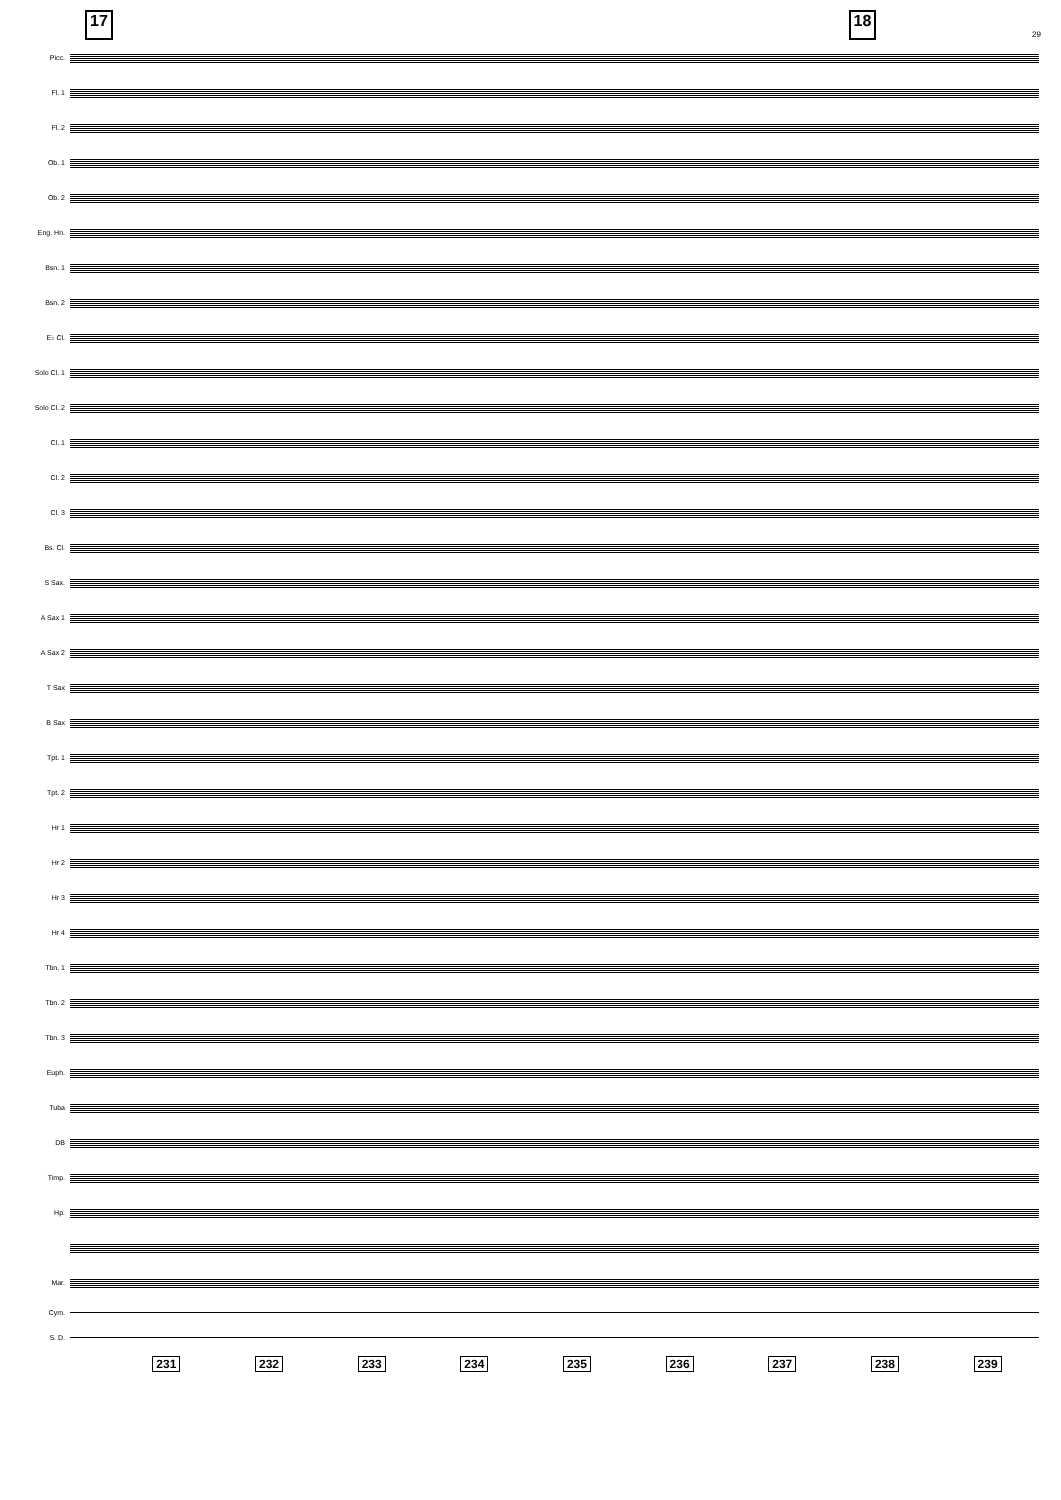17 18 29
Picc.
Fl. 1
Fl. 2
Ob. 1
Ob. 2
Eng. Hn.
Bsn. 1
Bsn. 2
E♭ Cl.
Solo Cl. 1
Solo Cl. 2
Cl. 1
Cl. 2
Cl. 3
Bs. Cl.
S Sax.
A Sax 1
A Sax 2
T Sax
B Sax
Tpt. 1
Tpt. 2
Hr 1
Hr 2
Hr 3
Hr 4
Tbn. 1
Tbn. 2
Tbn. 3
Euph.
Tuba
DB
Timp.
Hp.
Mar.
Cym.
S. D.
231 232 233 234 235 236 237 238 239